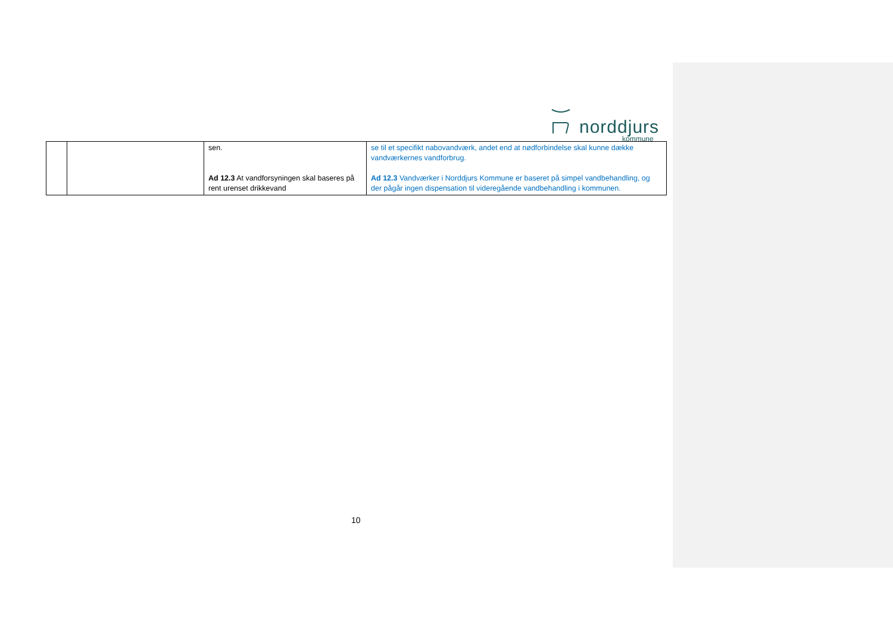norddjurs
kommune
| | | sen. Ad 12.3 At vandforsyningen skal baseres på rent urenset drikkevand | se til et specifikt nabovandværk, andet end at nødforbindelse skal kunne dække vandværkernes vandforbrug. Ad 12.3 Vandværker i Norddjurs Kommune er baseret på simpel vandbehandling, og der pågår ingen dispensation til videregående vandbehandling i kommunen. |
10